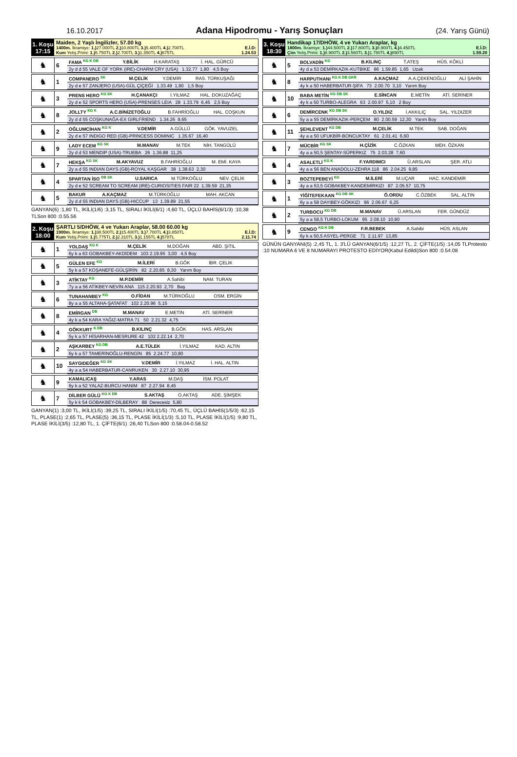16.10.2017 Adana Hipodromu - Yarış Sonuçları (24. Yarış Günü)
1. Koşu
17:15
Maiden, 2 Yaşlı İngilizler, 57.00 kg
1400m. İkramiye: 1.) 27.000TL 2.) 10.800TL 3.) 5.400TL 4.) 2.700TL E.İ.D:
Kum Yetiş.Primi: 1.) 6.750TL 2.) 2.700TL 3.) 1.350TL 4.) 675TL 1.24.53
| ♞ | 6 | FAMA <sup>KG K DB</sup> | Y.BİLİK | H.KARATAŞ | İ. HAL. GÜRCÜ |
| | | 2y d d 55 VALE OF YORK (IRE)-CHARM CRY (USA) 1.32.77 1,80 4,5 Boy | | | |
| ♞ | 1 | COMPANERO <sup>SK</sup> | M.ÇELİK | Y.DEMİR | RAS. TÜRKUŞAĞI |
| | | 2y d e 57 ZANJERO (USA)-GÜL ÇİÇEĞİ 1.33.49 1,90 1,5 Boy | | | |
| ♞ | 3 | PRENS HERO <sup>KG SK</sup> | H.ÇANAKÇI | İ.YILMAZ | HAL. DOKUZAĞAÇ |
| | | 2y d e 52 SPORTS HERO (USA)-PRENSES LEIA 28 1.33.79 6,45 2,5 Boy | | | |
| ♞ | 8 | JOLLTY <sup>KG K</sup> | A.C.BİNİZETOĞLU | B.FAHRİOĞLU | HAL. COŞKUN |
| | | 2y d d 55 COŞKUNAĞA-EX GIRLFRIEND 1.34.26 9,65 | | | |
| ♞ | 2 | OĞLUMCİHAN <sup>KG K</sup> | V.DEMİR | A.GÜLLÜ | GÖK. YAVUZEL |
| | | 2y d e 57 INDIGO RED (GB)-PRINCESS DOMINIC 1.35.67 16,40 | | | |
| ♞ | 9 | LADY ECEM <sup>KG SK</sup> | M.MANAV | M.TEK | NİH. TANGÜLÜ |
| | | 2y d d 53 MENDIP (USA)-TRUEBA 26 1.36.88 11,25 | | | |
| ♞ | 7 | HEKŞA <sup>KG SK</sup> | M.AKYAVUZ | B.FAHRİOĞLU | M. EMİ. KAYA |
| | | 2y a d 55 INDIAN DAYS (GB)-ROYAL KAŞGAR 38 1.38.63 2,30 | | | |
| ♞ | 4 | SPARTAN İSO <sup>DB SK</sup> | U.SARICA | M.TÜRKOĞLU | NEV. ÇELİK |
| | | 2y d e 52 SCREAM TO SCREAM (IRE)-CURIOSITIES FAIR 22 1.39.59 21,35 | | | |
| ♞ | 5 | BAKUR | A.KAÇMAZ | M.TÜRKOĞLU | MAH. AKCAN |
| | | 2y d d 55 INDIAN DAYS (GB)-HICCUP 13 1.39.89 21,55 | | | |
GANYAN(6) :1,80 TL, İKİLİ(1/6) :3,15 TL, SIRALI İKİLİ(6/1) :4,60 TL, ÜÇLÜ BAHİS(6/1/3) :10,38 TLSon 800 :0.55.56
2. Koşu
18:00
ŞARTLI 5/DHÖW, 4 ve Yukarı Araplar, 58.00 60.00 kg
1900m. İkramiye: 1.) 38.500TL 2.) 15.400TL 3.) 7.700TL 4.) 3.850TL E.İ.D:
Kum Yetiş.Primi: 1.) 5.775TL 2.) 2.310TL 3.) 1.155TL 4.) 578TL 2.11.74
| ♞ | 1 | YOLDAŞ <sup>KG K</sup> | M.ÇELİK | M.DOĞAN | ABD. ŞITIL |
| | | 6y k a 63 GOBAKBEY-AKDİDEM 103 2.19.95 3,00 4,5 Boy | | | |
| ♞ | 5 | GÜLEN EFE <sup>KG</sup> | M.İLERİ | B.GÖK | İBR. ÇELİK |
| | | 5y k a 57 KOŞANEFE-GÜLŞİRİN 82 2.20.85 8,30 Yarım Boy | | | |
| ♞ | 3 | ATİKTAY <sup>KG</sup> | M.P.DEMİR | A.Sahibi | NAM. TURAN |
| | | 7y a a 56 ATİKBEY-NEVİN ANA 115 2.20.93 2,70 Baş | | | |
| ♞ | 6 | TUNAHANBEY <sup>KG</sup> | O.FİDAN | M.TÜRKOĞLU | OSM. ERGİN |
| | | 8y a a 55 ALTAHA-ŞATAFAT 102 2.20.96 5,15 | | | |
| ♞ | 8 | EMİRGAN <sup>DB</sup> | M.MANAV | E.METİN | ATİ. SERİNER |
| | | 4y k a 54 KARA YAĞIZ-MATRA 71 50 2.21.32 4,75 | | | |
| ♞ | 4 | GÖKKURT <sup>K DB</sup> | B.KILINÇ | B.GÖK | HAS. ARSLAN |
| | | 5y k a 57 HİSARHAN-MESRURE 42 102 2.22.14 2,70 | | | |
| ♞ | 2 | AŞKARBEY <sup>KG DB</sup> | A.E.TÜLEK | İ.YILMAZ | KAD. ALTIN |
| | | 6y k a 57 TAMERİNOĞLU-RENGİN 85 2.24.77 10,80 | | | |
| ♞ | 10 | SAYGIDEĞER <sup>KG SK</sup> | V.DEMİR | İ.YILMAZ | İ. HAL. ALTIN |
| | | 4y a a 54 HABERBATUR-CANRUKEN 30 2.27.10 30,95 | | | |
| ♞ | 9 | KAMALICAŞ | Y.ARAS | M.DAŞ | İSM. POLAT |
| | | 6y k a 52 YALAZ-BURCU HANIM 87 2.27.94 8,45 | | | |
| ♞ | 7 | DİLBER GÜLÜ <sup>KG K DB</sup> | S.AKTAŞ | O.AKTAŞ | ADE. ŞİMŞEK |
| | | 5y k k 54 GOBAKBEY-DİLBERAY 88 Derecesiz 5,80 | | | |
GANYAN(1) :3,00 TL, İKİLİ(1/5) :39,25 TL, SIRALI İKİLİ(1/5) :70,45 TL, ÜÇLÜ BAHİS(1/5/3) :62,15 TL, PLASE(1) :2,65 TL, PLASE(5) :36,15 TL, PLASE İKİLİ(1/3) :5,10 TL, PLASE İKİLİ(1/5) :9,80 TL, PLASE İKİLİ(3/5) :12,80 TL, 1. ÇİFTE(6/1) :26,40 TLSon 800 :0.58.04-0.58.52
3. Koşu
18:30
Handikap 17/DHÖW, 4 ve Yukarı Araplar, kg
1800m. İkramiye: 1.) 44.500TL 2.) 17.800TL 3.) 8.900TL 4.) 4.450TL E.İ.D:
Çim Yetiş.Primi: 1.) 8.900TL 2.) 3.560TL 3.) 1.780TL 4.) 890TL 1.59.20
| ♞ | 5 | BOLVADİN <sup>KG</sup> | B.KILINÇ | T.ATEŞ | HÜS. KÖKLİ |
| | | 4y d a 53 DEMİRKAZIK-KUTBİKE 86 1.59.85 1,65 Uzak | | | |
| ♞ | 8 | HARPUTHANI <sup>KG K DB GKR</sup> | A.KAÇMAZ | A.A.ÇEKENOĞLU | ALİ ŞAHİN |
| | | 4y k a 50 HABERBATUR-ŞİFA 73 2.00.70 3,10 Yarım Boy | | | |
| ♞ | 10 | BABA METİN <sup>KG DB SK</sup> | E.SİNCAN | E.METİN | ATİ. SERİNER |
| | | 4y k a 50 TURBO-ALEGRA 63 2.00.97 5,10 2 Boy | | | |
| ♞ | 6 | DEMİRCENK <sup>KG DB SK</sup> | O.YILDIZ | İ.AKKILIÇ | SAL. YILDIZER |
| | | 5y a a 55 DEMİRKAZIK-PERÇEM 80 2.00.59 12,30 Yarım Boy | | | |
| ♞ | 11 | ŞEHLEVENT <sup>KG DB</sup> | M.ÇELİK | M.TEK | SAB. DOĞAN |
| | | 4y a a 50 UFUKBİR-BONCUKTAY 61 2.01.41 6,60 | | | |
| ♞ | 7 | MÜCBİR <sup>KG SK</sup> | H.ÇİZİK | C.ÖZKAN | MEH. ÖZKAN |
| | | 4y a a 50,5 ŞENTAY-SÜPERKIZ 75 2.03.28 7,60 | | | |
| ♞ | 4 | ASALETLİ <sup>KG K</sup> | F.YARDIMCI | Ü.ARSLAN | ŞER. ATLI |
| | | 4y a a 56 BEN ANADOLU-ZEHRA 118 86 2.04.25 9,85 | | | |
| ♞ | 3 | BOZTEPEBEYİ <sup>KG</sup> | M.İLERİ | M.UÇAR | HAC. KANDEMİR |
| | | 4y a a 53,5 GOBAKBEY-KANDEMİRKIZI 87 2.05.57 10,75 | | | |
| ♞ | 1 | YİĞİTEFEKAAN <sup>KG DB SK</sup> | Ö.ORDU | C.ÖZBEK | SAL. ALTIN |
| | | 6y a a 58 DAYIBEY-GÖKKIZI 96 2.06.67 6,25 | | | |
| ♞ | 2 | TURBOCU <sup>KG DB</sup> | M.MANAV | Ü.ARSLAN | FER. GÜNDÜZ |
| | | 5y a a 58,5 TURBO-LOKUM 95 2.08.10 10,90 | | | |
| ♞ | 9 | CENGO <sup>KG K DB</sup> | F.R.BEBEK | A.Sahibi | HÜS. ASLAN |
| | | 6y k a 50,5 ASYEL-PERGE 71 2.11.97 13,85 | | | |
GÜNÜN GANYANI(5) :2,45 TL, 1. 3'LÜ GANYAN(6/1/5) :12,27 TL, 2. ÇİFTE(1/5) :14,05 TLProtesto :10 NUMARA 6 VE 8 NUMARAYI PROTESTO EDİYOR(Kabul Edildi)Son 800 :0.54.08